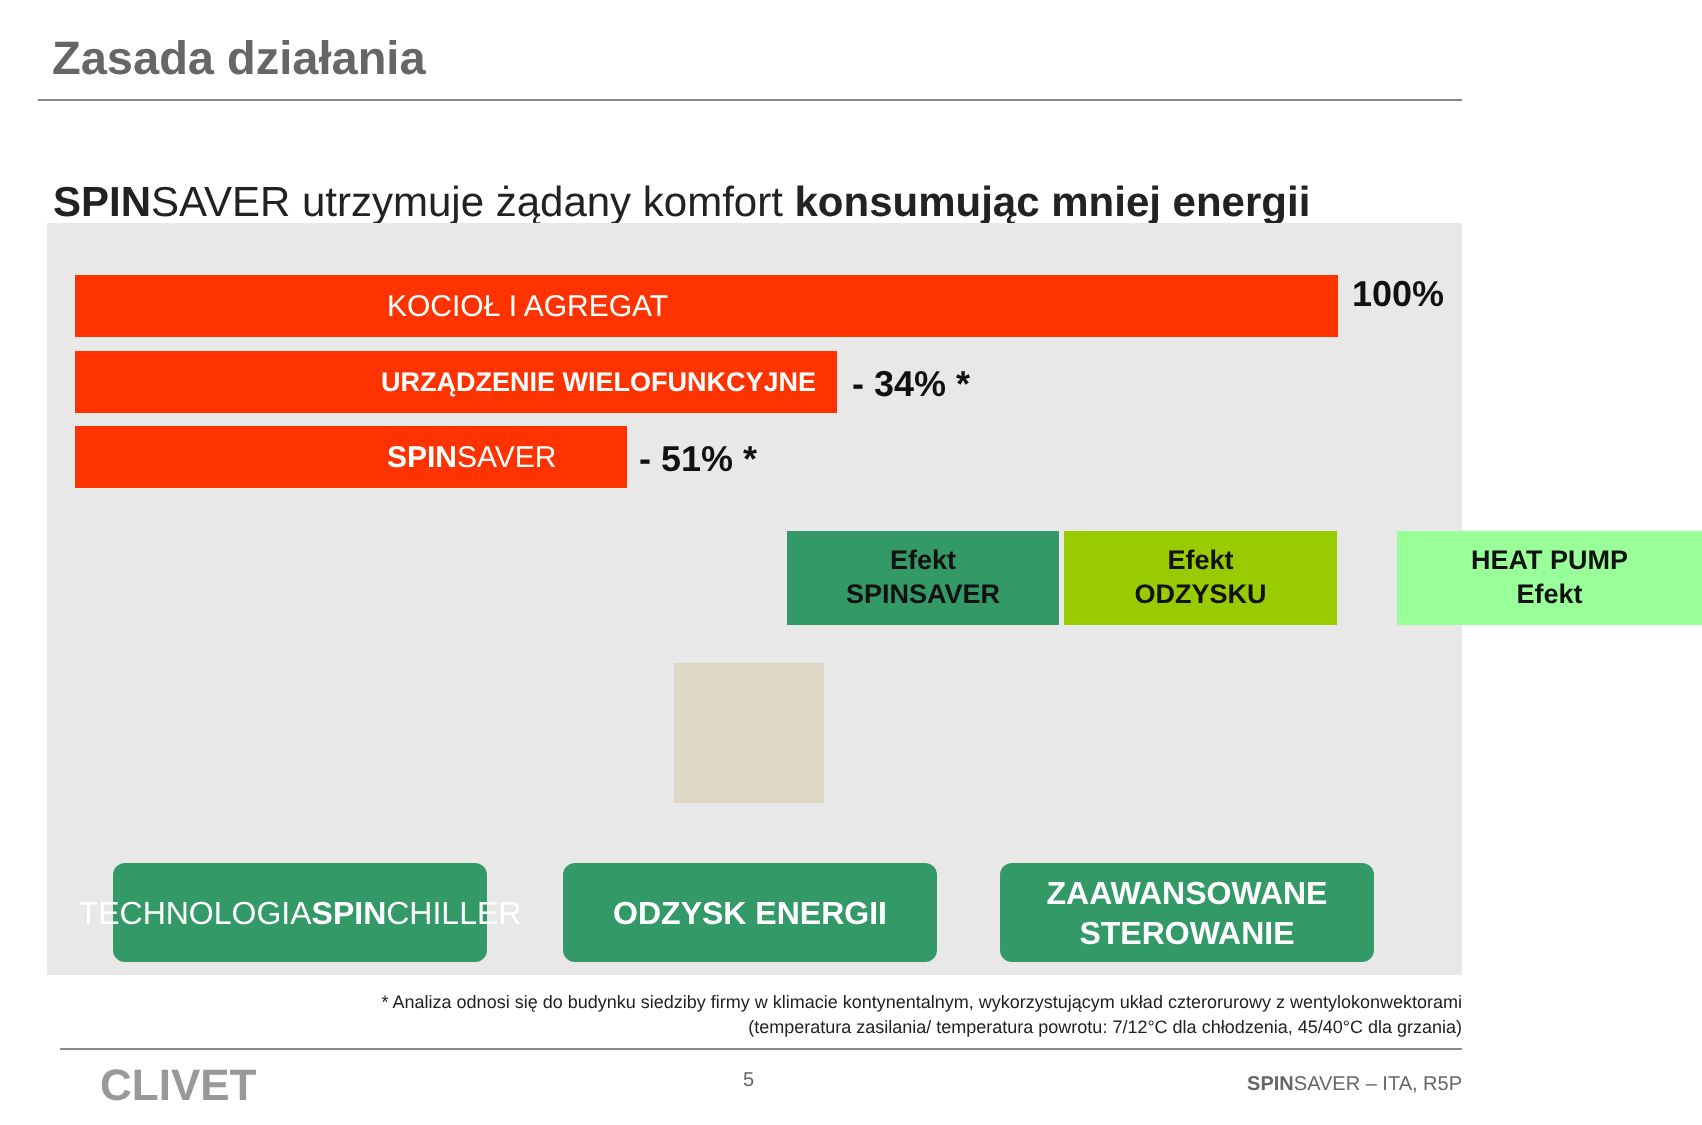Zasada działania
SPINSAVER utrzymuje żądany komfort konsumując mniej energii
KOCIOŁ I AGREGAT 100%
URZĄDZENIE WIELOFUNKCYJNE - 34% *
SPINSAVER - 51% *
Efekt
SPINSAVER
Efekt
ODZYSKU
HEAT PUMP
Efekt
TECHNOLOGIA
SPIN CHILLER
ODZYSK ENERGII
ZAAWANSOWANE
STEROWANIE
* Analiza odnosi się do budynku siedziby firmy w klimacie kontynentalnym, wykorzystującym układ czterorurowy z wentylokonwektorami
(temperatura zasilania/ temperatura powrotu: 7/12°C dla chłodzenia, 45/40°C dla grzania)
CLIVET 5 SPINSAVER – ITA, R5P